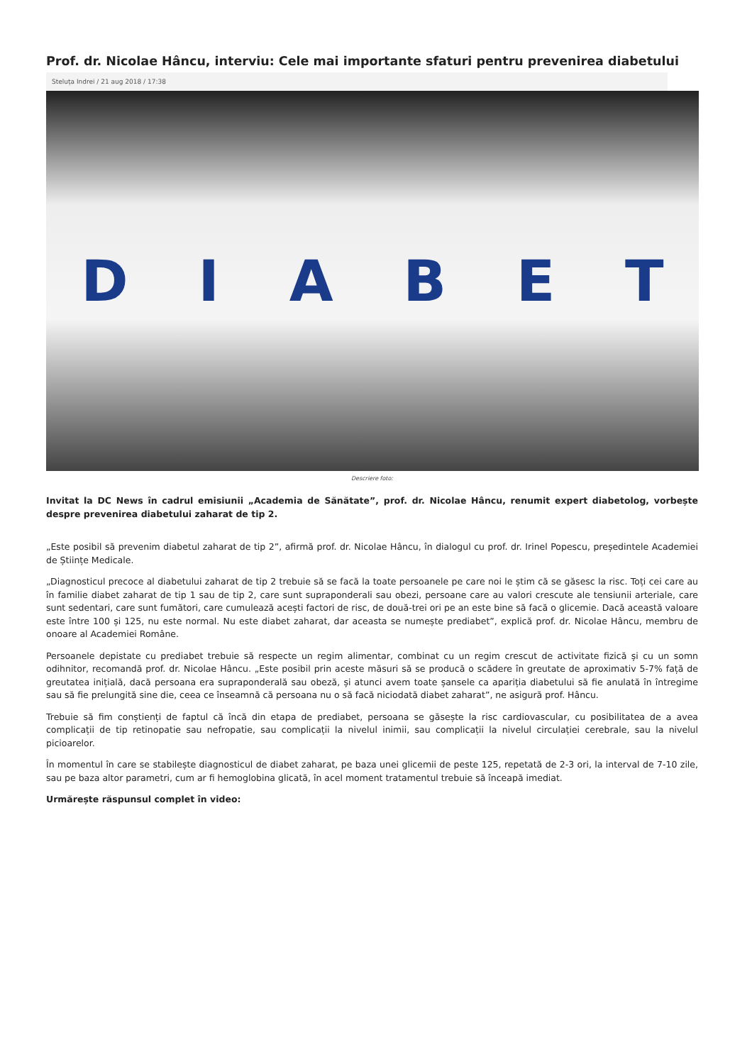Prof. dr. Nicolae Hâncu, interviu: Cele mai importante sfaturi pentru prevenirea diabetului
Steluța Indrei / 21 aug 2018 / 17:38
DIABET
Descriere foto:
Invitat la DC News în cadrul emisiunii „Academia de Sănătate”, prof. dr. Nicolae Hâncu, renumit expert diabetolog, vorbește despre prevenirea diabetului zaharat de tip 2.
„Este posibil să prevenim diabetul zaharat de tip 2”, afirmă prof. dr. Nicolae Hâncu, în dialogul cu prof. dr. Irinel Popescu, președintele Academiei de Științe Medicale.
„Diagnosticul precoce al diabetului zaharat de tip 2 trebuie să se facă la toate persoanele pe care noi le știm că se găsesc la risc. Toți cei care au în familie diabet zaharat de tip 1 sau de tip 2, care sunt supraponderali sau obezi, persoane care au valori crescute ale tensiunii arteriale, care sunt sedentari, care sunt fumători, care cumulează acești factori de risc, de două-trei ori pe an este bine să facă o glicemie. Dacă această valoare este între 100 și 125, nu este normal. Nu este diabet zaharat, dar aceasta se numește prediabet”, explică prof. dr. Nicolae Hâncu, membru de onoare al Academiei Române.
Persoanele depistate cu prediabet trebuie să respecte un regim alimentar, combinat cu un regim crescut de activitate fizică și cu un somn odihnitor, recomandă prof. dr. Nicolae Hâncu. „Este posibil prin aceste măsuri să se producă o scădere în greutate de aproximativ 5-7% față de greutatea inițială, dacă persoana era supraponderală sau obeză, și atunci avem toate șansele ca apariția diabetului să fie anulată în întregime sau să fie prelungită sine die, ceea ce înseamnă că persoana nu o să facă niciodată diabet zaharat”, ne asigură prof. Hâncu.
Trebuie să fim conștienți de faptul că încă din etapa de prediabet, persoana se găsește la risc cardiovascular, cu posibilitatea de a avea complicații de tip retinopatie sau nefropatie, sau complicații la nivelul inimii, sau complicații la nivelul circulației cerebrale, sau la nivelul picioarelor.
În momentul în care se stabilește diagnosticul de diabet zaharat, pe baza unei glicemii de peste 125, repetată de 2-3 ori, la interval de 7-10 zile, sau pe baza altor parametri, cum ar fi hemoglobina glicată, în acel moment tratamentul trebuie să înceapă imediat.
Urmărește răspunsul complet în video: